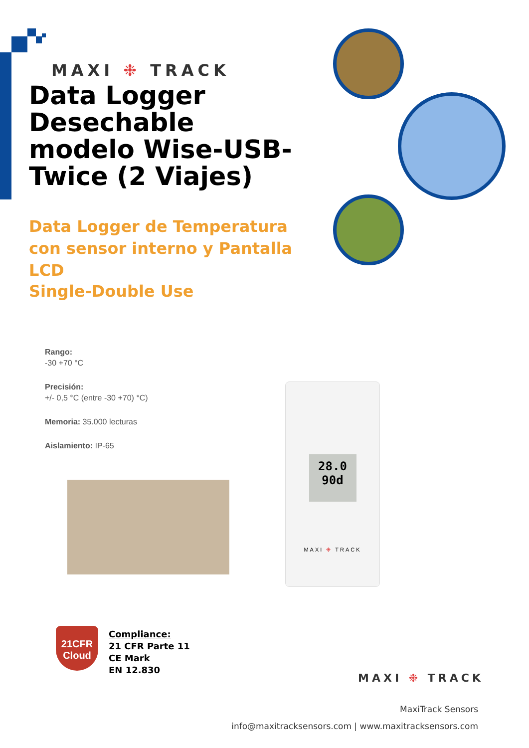MAXI ❉ TRACK
Data Logger Desechable modelo Wise-USB-Twice (2 Viajes)
Data Logger de Temperatura con sensor interno y Pantalla LCD
Single-Double Use
Rango:
-30 +70 °C
Precisión:
+/- 0,5 °C (entre -30 +70) °C)
Memoria: 35.000 lecturas
Aislamiento: IP-65
28.0
90d
MAXI ❉ TRACK
21CFR
Cloud
Compliance:
21 CFR Parte 11
CE Mark
EN 12.830
MAXI ❉ TRACK
MaxiTrack Sensors
info@maxitracksensors.com | www.maxitracksensors.com